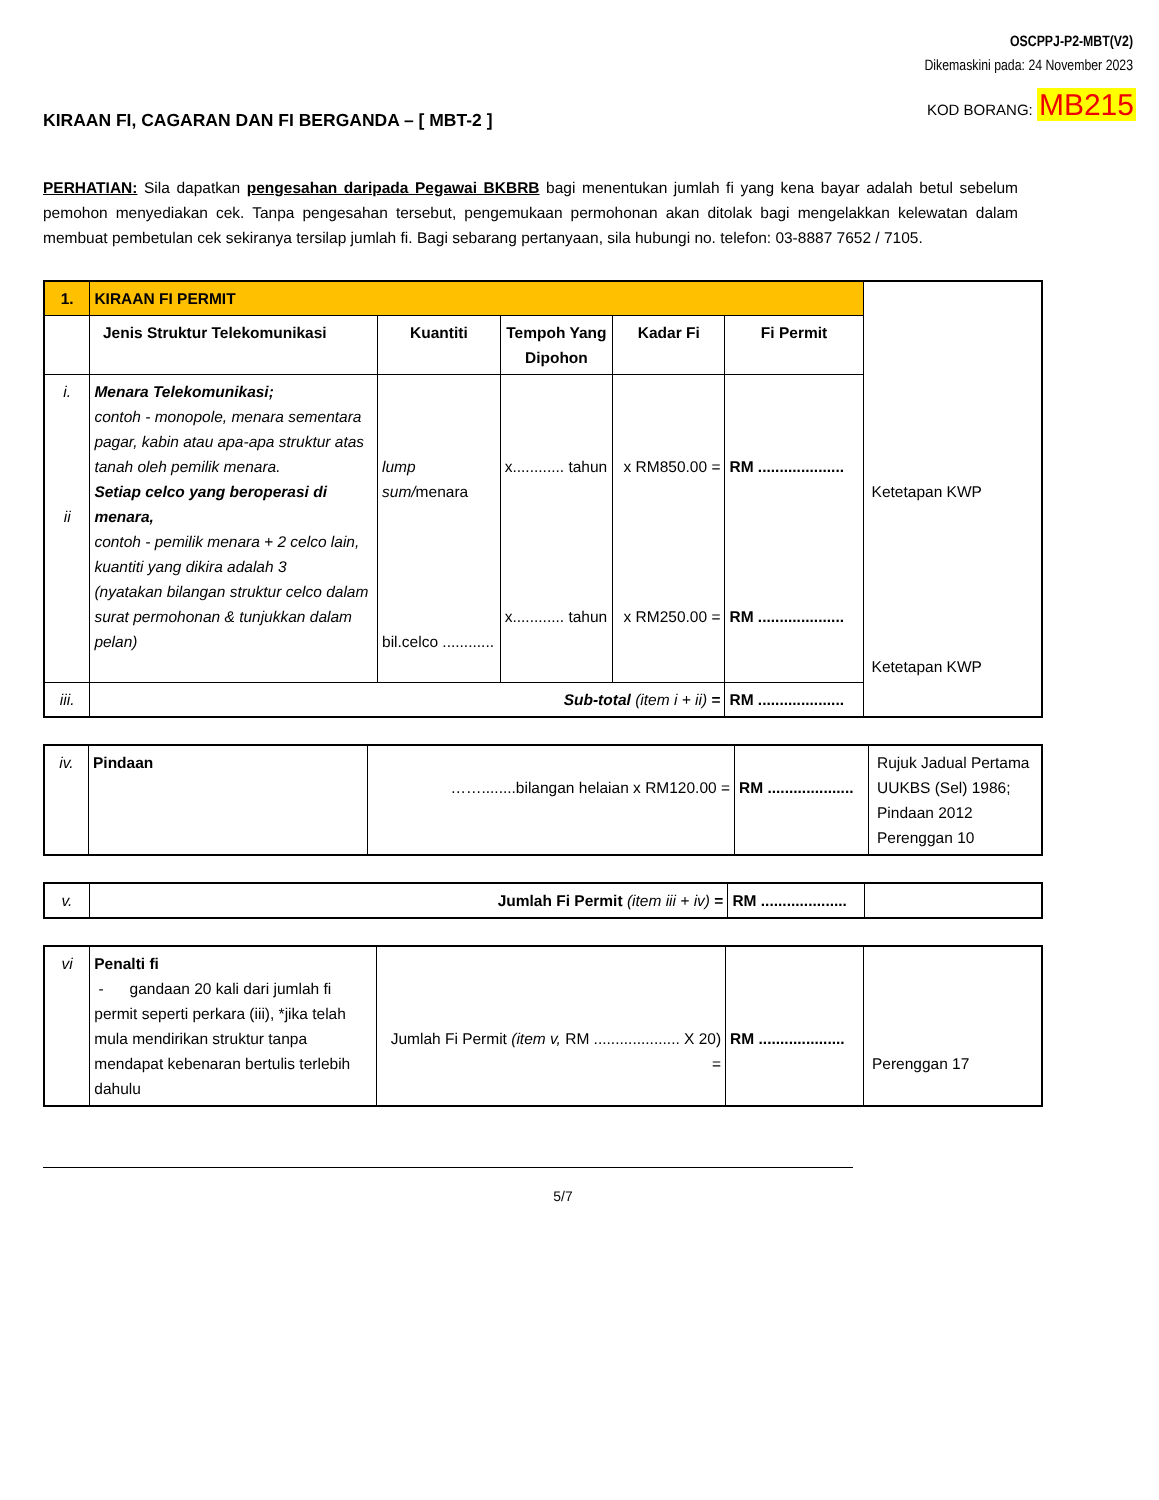OSCPPJ-P2-MBT(V2)
Dikemaskini pada: 24 November 2023
KOD BORANG: MB215
KIRAAN FI, CAGARAN DAN FI BERGANDA – [ MBT-2 ]
PERHATIAN: Sila dapatkan pengesahan daripada Pegawai BKBRB bagi menentukan jumlah fi yang kena bayar adalah betul sebelum pemohon menyediakan cek. Tanpa pengesahan tersebut, pengemukaan permohonan akan ditolak bagi mengelakkan kelewatan dalam membuat pembetulan cek sekiranya tersilap jumlah fi. Bagi sebarang pertanyaan, sila hubungi no. telefon: 03-8887 7652 / 7105.
| 1. | KIRAAN FI PERMIT | | | | | |
| | Jenis Struktur Telekomunikasi | Kuantiti | Tempoh Yang Dipohon | Kadar Fi | Fi Permit | |
| i. ii | Menara Telekomunikasi; contoh - monopole, menara sementara pagar, kabin atau apa-apa struktur atas tanah oleh pemilik menara. Setiap celco yang beroperasi di menara, contoh - pemilik menara + 2 celco lain, kuantiti yang dikira adalah 3 (nyatakan bilangan struktur celco dalam surat permohonan & tunjukkan dalam pelan) | lump sum/ menara bil.celco ............ | x............ tahun x............ tahun | x RM850.00 = x RM250.00 = | RM .................... RM .................... | Ketetapan KWP Ketetapan KWP |
| iii. | Sub-total (item i + ii) = | | | | RM .................... | |
| iv. | Pindaan | ……........bilangan helaian x RM120.00 = | RM .................... | Rujuk Jadual Pertama UUKBS (Sel) 1986; Pindaan 2012 Perenggan 10 |
| v. | Jumlah Fi Permit (item iii + iv) = | RM .................... | |
| vi | Penalti fi - gandaan 20 kali dari jumlah fi permit seperti perkara (iii), *jika telah mula mendirikan struktur tanpa mendapat kebenaran bertulis terlebih dahulu | Jumlah Fi Permit (item v, RM .................... X 20) = | RM .................... | Perenggan 17 |
5/7